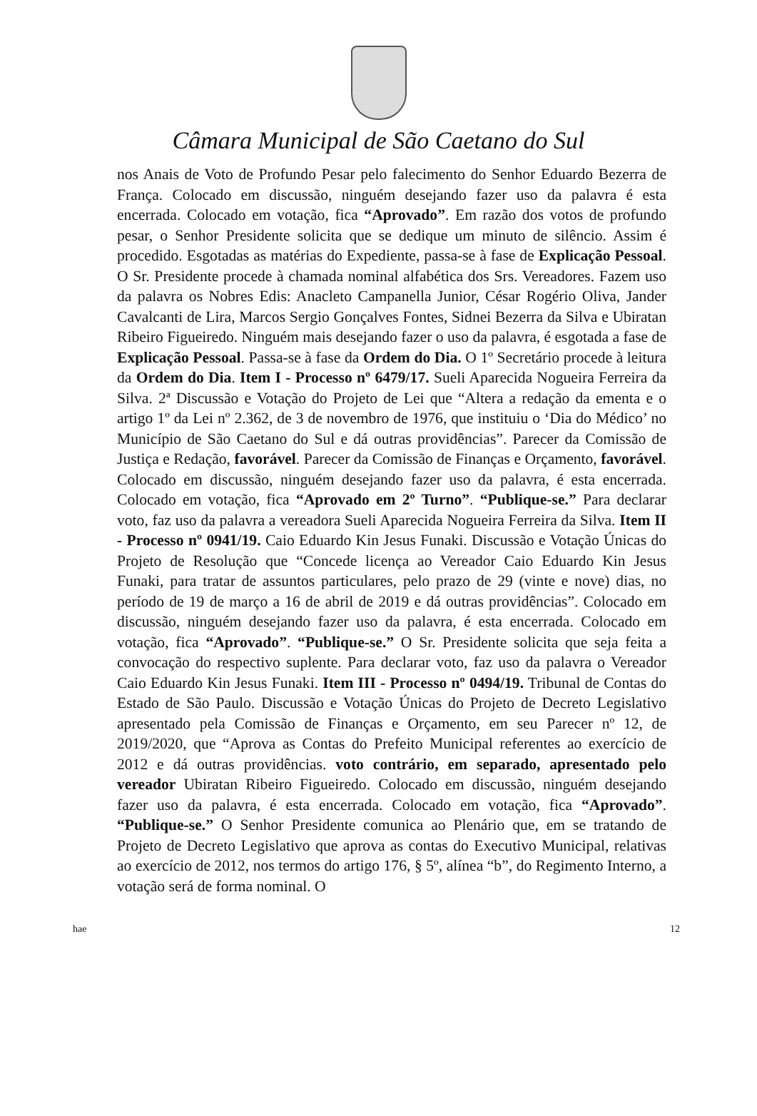Câmara Municipal de São Caetano do Sul
nos Anais de Voto de Profundo Pesar pelo falecimento do Senhor Eduardo Bezerra de França. Colocado em discussão, ninguém desejando fazer uso da palavra é esta encerrada. Colocado em votação, fica “Aprovado”. Em razão dos votos de profundo pesar, o Senhor Presidente solicita que se dedique um minuto de silêncio. Assim é procedido. Esgotadas as matérias do Expediente, passa-se à fase de Explicação Pessoal. O Sr. Presidente procede à chamada nominal alfabética dos Srs. Vereadores. Fazem uso da palavra os Nobres Edis: Anacleto Campanella Junior, César Rogério Oliva, Jander Cavalcanti de Lira, Marcos Sergio Gonçalves Fontes, Sidnei Bezerra da Silva e Ubiratan Ribeiro Figueiredo. Ninguém mais desejando fazer o uso da palavra, é esgotada a fase de Explicação Pessoal. Passa-se à fase da Ordem do Dia. O 1º Secretário procede à leitura da Ordem do Dia. Item I - Processo nº 6479/17. Sueli Aparecida Nogueira Ferreira da Silva. 2ª Discussão e Votação do Projeto de Lei que “Altera a redação da ementa e o artigo 1º da Lei nº 2.362, de 3 de novembro de 1976, que instituiu o ‘Dia do Médico’ no Município de São Caetano do Sul e dá outras providências”. Parecer da Comissão de Justiça e Redação, favorável. Parecer da Comissão de Finanças e Orçamento, favorável. Colocado em discussão, ninguém desejando fazer uso da palavra, é esta encerrada. Colocado em votação, fica “Aprovado em 2º Turno”. “Publique-se.” Para declarar voto, faz uso da palavra a vereadora Sueli Aparecida Nogueira Ferreira da Silva. Item II - Processo nº 0941/19. Caio Eduardo Kin Jesus Funaki. Discussão e Votação Únicas do Projeto de Resolução que “Concede licença ao Vereador Caio Eduardo Kin Jesus Funaki, para tratar de assuntos particulares, pelo prazo de 29 (vinte e nove) dias, no período de 19 de março a 16 de abril de 2019 e dá outras providências”. Colocado em discussão, ninguém desejando fazer uso da palavra, é esta encerrada. Colocado em votação, fica “Aprovado”. “Publique-se.” O Sr. Presidente solicita que seja feita a convocação do respectivo suplente. Para declarar voto, faz uso da palavra o Vereador Caio Eduardo Kin Jesus Funaki. Item III - Processo nº 0494/19. Tribunal de Contas do Estado de São Paulo. Discussão e Votação Únicas do Projeto de Decreto Legislativo apresentado pela Comissão de Finanças e Orçamento, em seu Parecer nº 12, de 2019/2020, que “Aprova as Contas do Prefeito Municipal referentes ao exercício de 2012 e dá outras providências. voto contrário, em separado, apresentado pelo vereador Ubiratan Ribeiro Figueiredo. Colocado em discussão, ninguém desejando fazer uso da palavra, é esta encerrada. Colocado em votação, fica “Aprovado”. “Publique-se.” O Senhor Presidente comunica ao Plenário que, em se tratando de Projeto de Decreto Legislativo que aprova as contas do Executivo Municipal, relativas ao exercício de 2012, nos termos do artigo 176, § 5º, alínea “b”, do Regimento Interno, a votação será de forma nominal. O
hae 12